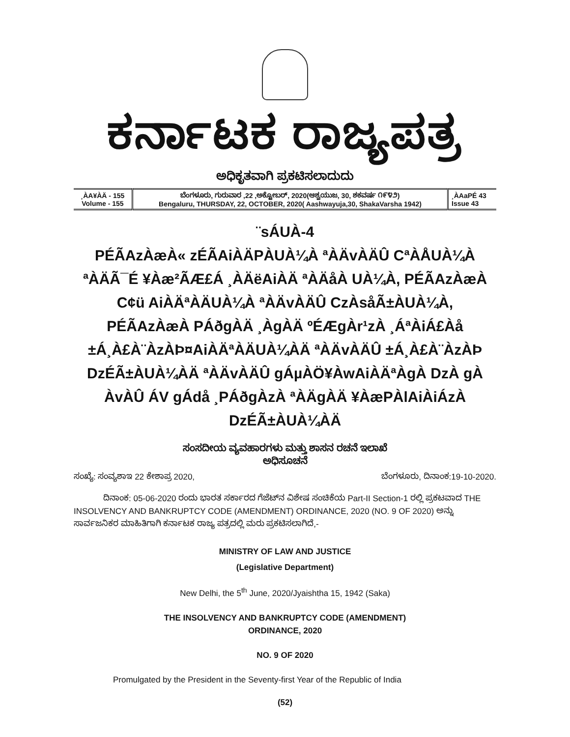ಕರ್ನಾಟಕ ರಾಜ್ಯಪತ್ರ
ಅಧಿಕೃತವಾಗಿ ಪ್ರಕಟಿಸಲಾದುದು
| ¸ÀA¥ÀÄ - 155 Volume - 155 | ಬೆಂಗಳೂರು, ಗುರುವಾರ ,22 ,ಅಕ್ಟೋಬರ್, 2020(ಆಶ್ವಯುಜ, 30, ಶಕವರ್ಷ ೧೯೪೨) Bengaluru, THURSDAY, 22, OCTOBER, 2020( Aashwayuja,30, ShakaVarsha 1942) | ¸ÀAaPÉ 43 Issue 43 |
¨sÁUÀ-4
PÉÃAzÀæÀ« zÉÃAiÀÄPÀUÀ¼À ªÀÄvÀÄÛ CªÀÅUÀ¼À ªÀÄÃ¯É ¥Àæ²ÃÆ£Á ¸ÀÄëAiÀÄ ªÀÄåÀ UÀ¼À, PÉÃAzÀæÀ C¢ü AiÀÄªÀÄUÀ¼À ªÀÄvÀÄÛ CzÀsåÃ±ÀUÀ¼À, PÉÃAzÀæÀ PÁðgÀÄ ¸ÀgÀÄ ºÉÆgÀr¹zÀ ¸ÁªÀiÁ£Àå ±Á¸À£À¨ÀzÀÞ¤AiÀÄªÀÄUÀ¼ÀÄ ªÀÄvÀÄÛ ±Á¸À£À¨ÀzÀÞ DzÉÃ±ÀUÀ¼ÀÄ ªÀÄvÀÄÛ gÁµÀÖ¥ÀwAiÀÄªÀgÀ DzÀ gÀ ÀvÀÛ ÁV gÁdå ¸PÁðgÀzÀ ªÀÄgÀÄ ¥ÀæPÀlAiÀiÁzÀ DzÉÃ±ÀUÀ¼ÀÄ
ಸಂಸದೀಯ ವ್ಯವಹಾರಗಳು ಮತ್ತು ಶಾಸನ ರಚನೆ ಇಲಾಖೆ
ಅಧಿಸೂಚನೆ
ಸಂಖ್ಯೆ: ಸಂವ್ಯಶಾಇ 22 ಕೇಶಾಪ್ರ 2020, ಬೆಂಗಳೂರು, ದಿನಾಂಕ:19-10-2020.
ದಿನಾಂಕ: 05-06-2020 ರಂದು ಭಾರತ ಸರ್ಕಾರದ ಗೆಜೆಟ್‌ನ ವಿಶೇಷ ಸಂಚಿಕೆಯ Part-II Section-1 ರಲ್ಲಿ ಪ್ರಕಟವಾದ THE INSOLVENCY AND BANKRUPTCY CODE (AMENDMENT) ORDINANCE, 2020 (NO. 9 OF 2020) ಅನ್ನು ಸಾರ್ವಜನಿಕರ ಮಾಹಿತಿಗಾಗಿ ಕರ್ನಾಟಕ ರಾಜ್ಯ ಪತ್ರದಲ್ಲಿ ಮರು ಪ್ರಕಟಿಸಲಾಗಿದೆ,-
MINISTRY OF LAW AND JUSTICE
(Legislative Department)
New Delhi, the 5<sup>th</sup> June, 2020/Jyaishtha 15, 1942 (Saka)
THE INSOLVENCY AND BANKRUPTCY CODE (AMENDMENT)
ORDINANCE, 2020
NO. 9 OF 2020
Promulgated by the President in the Seventy-first Year of the Republic of India
(52)